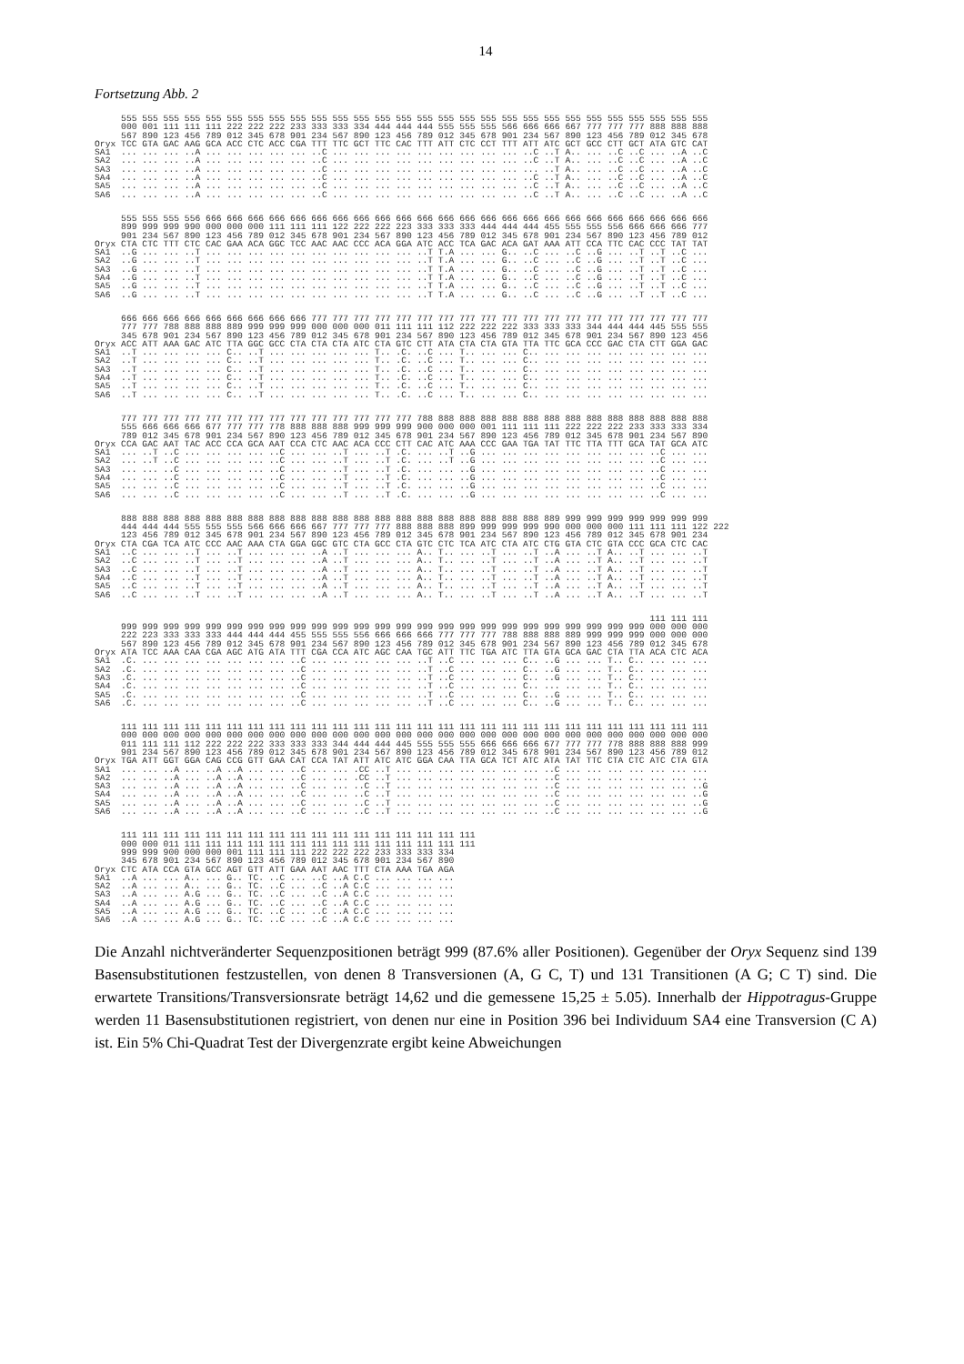14
Fortsetzung Abb. 2
     555 555 555 555 555 555 555 555 555 555 555 555 555 555 555 555 555 555 555 555 555 555 555 555 555 555 555 555
     000 001 111 111 111 222 222 222 233 333 333 334 444 444 444 555 555 555 566 666 666 667 777 777 777 888 888 888
     567 890 123 456 789 012 345 678 901 234 567 890 123 456 789 012 345 678 901 234 567 890 123 456 789 012 345 678
Oryx TCC GTA GAC AAG GCA ACC CTC ACC CGA TTT TTC GCT TTC CAC TTT ATT CTC CCT TTT ATT ATC GCT GCC CTT GCT ATA GTC CAT
SA1  ... ... ... ..A ... ... ... ... ... ..C ... ... ... ... ... ... ... ... ... ..C ..T A.. ... ..C ..C ... ..A ..C
SA2  ... ... ... ..A ... ... ... ... ... ..C ... ... ... ... ... ... ... ... ... ..C ..T A.. ... ..C ..C ... ..A ..C
SA3  ... ... ... ..A ... ... ... ... ... ..C ... ... ... ... ... ... ... ... ... ... ..T A.. ... ..C ..C ... ..A ..C
SA4  ... ... ... ..A ... ... ... ... ... ..C ... ... ... ... ... ... ... ... ... ..C ..T A.. ... ..C ..C ... ..A ..C
SA5  ... ... ... ..A ... ... ... ... ... ..C ... ... ... ... ... ... ... ... ... ..C ..T A.. ... ..C ..C ... ..A ..C
SA6  ... ... ... ..A ... ... ... ... ... ..C ... ... ... ... ... ... ... ... ... ..C ..T A.. ... ..C ..C ... ..A ..C
     555 555 555 556 666 666 666 666 666 666 666 666 666 666 666 666 666 666 666 666 666 666 666 666 666 666 666 666
     899 999 999 990 000 000 000 111 111 111 122 222 222 223 333 333 333 444 444 444 455 555 555 556 666 666 666 777
     901 234 567 890 123 456 789 012 345 678 901 234 567 890 123 456 789 012 345 678 901 234 567 890 123 456 789 012
Oryx CTA CTC TTT CTC CAC GAA ACA GGC TCC AAC AAC CCC ACA GGA ATC ACC TCA GAC ACA GAT AAA ATT CCA TTC CAC CCC TAT TAT
SA1  ..G ... ... ..T ... ... ... ... ... ... ... ... ... ... ..T T.A ... ... G.. ..C ... ..C ..G ... ..T ..T ..C ...
SA2  ..G ... ... ..T ... ... ... ... ... ... ... ... ... ... ..T T.A ... ... G.. ..C ... ..C ..G ... ..T ..T ..C ...
SA3  ..G ... ... ..T ... ... ... ... ... ... ... ... ... ... ..T T.A ... ... G.. ..C ... ..C ..G ... ..T ..T ..C ...
SA4  ..G ... ... ..T ... ... ... ... ... ... ... ... ... ... ..T T.A ... ... G.. ..C ... ..C ..G ... ..T ..T ..C ...
SA5  ..G ... ... ..T ... ... ... ... ... ... ... ... ... ... ..T T.A ... ... G.. ..C ... ..C ..G ... ..T ..T ..C ...
SA6  ..G ... ... ..T ... ... ... ... ... ... ... ... ... ... ..T T.A ... ... G.. ..C ... ..C ..G ... ..T ..T ..C ...
     666 666 666 666 666 666 666 666 666 777 777 777 777 777 777 777 777 777 777 777 777 777 777 777 777 777 777 777
     777 777 788 888 888 889 999 999 999 000 000 000 011 111 111 112 222 222 222 333 333 333 344 444 444 445 555 555
     345 678 901 234 567 890 123 456 789 012 345 678 901 234 567 890 123 456 789 012 345 678 901 234 567 890 123 456
Oryx ACC ATT AAA GAC ATC TTA GGC GCC CTA CTA CTA ATC CTA GTC CTT ATA CTA CTA GTA TTA TTC GCA CCC GAC CTA CTT GGA GAC
SA1  ..T ... ... ... ... C.. ..T ... ... ... ... ... T.. .C. ..C ... T.. ... ... C.. ... ... ... ... ... ... ... ...
SA2  ..T ... ... ... ... C.. ..T ... ... ... ... ... T.. .C. ..C ... T.. ... ... C.. ... ... ... ... ... ... ... ...
SA3  ..T ... ... ... ... C.. ..T ... ... ... ... ... T.. .C. ..C ... T.. ... ... C.. ... ... ... ... ... ... ... ...
SA4  ..T ... ... ... ... C.. ..T ... ... ... ... ... T.. .C. ..C ... T.. ... ... C.. ... ... ... ... ... ... ... ...
SA5  ..T ... ... ... ... C.. ..T ... ... ... ... ... T.. .C. ..C ... T.. ... ... C.. ... ... ... ... ... ... ... ...
SA6  ..T ... ... ... ... C.. ..T ... ... ... ... ... T.. .C. ..C ... T.. ... ... C.. ... ... ... ... ... ... ... ...
     777 777 777 777 777 777 777 777 777 777 777 777 777 777 788 888 888 888 888 888 888 888 888 888 888 888 888 888
     555 666 666 666 677 777 777 778 888 888 888 999 999 999 900 000 000 001 111 111 111 222 222 222 233 333 333 334
     789 012 345 678 901 234 567 890 123 456 789 012 345 678 901 234 567 890 123 456 789 012 345 678 901 234 567 890
Oryx CCA GAC AAT TAC ACC CCA GCA AAT CCA CTC AAC ACA CCC CTT CAC ATC AAA CCC GAA TGA TAT TTC TTA TTT GCA TAT GCA ATC
SA1  ... ..T ..C ... ... ... ... ..C ... ... ..T ... ..T .C. ... ..T ..G ... ... ... ... ... ... ... ... ..C ... ...
SA2  ... ..T ..C ... ... ... ... ..C ... ... ..T ... ..T .C. ... ..T ..G ... ... ... ... ... ... ... ... ..C ... ...
SA3  ... ... ..C ... ... ... ... ..C ... ... ..T ... ..T .C. ... ... ..G ... ... ... ... ... ... ... ... ..C ... ...
SA4  ... ... ..C ... ... ... ... ..C ... ... ..T ... ..T .C. ... ... ..G ... ... ... ... ... ... ... ... ..C ... ...
SA5  ... ... ..C ... ... ... ... ..C ... ... ..T ... ..T .C. ... ... ..G ... ... ... ... ... ... ... ... ..C ... ...
SA6  ... ... ..C ... ... ... ... ..C ... ... ..T ... ..T .C. ... ... ..G ... ... ... ... ... ... ... ... ..C ... ...
     888 888 888 888 888 888 888 888 888 888 888 888 888 888 888 888 888 888 888 888 889 999 999 999 999 999 999 999
     444 444 444 555 555 555 566 666 666 667 777 777 777 888 888 888 899 999 999 999 990 000 000 000 111 111 111 122 222
     123 456 789 012 345 678 901 234 567 890 123 456 789 012 345 678 901 234 567 890 123 456 789 012 345 678 901 234
Oryx CTA CGA TCA ATC CCC AAC AAA CTA GGA GGC GTC CTA GCC CTA GTC CTC TCA ATC CTA ATC CTG GTA CTC GTA CCC GCA CTC CAC
SA1  ..C ... ... ..T ... ..T ... ... ... ..A ..T ... ... ... A.. T.. ... ..T ... ..T ..A ... ..T A.. ..T ... ... ..T
SA2  ..C ... ... ..T ... ..T ... ... ... ..A ..T ... ... ... A.. T.. ... ..T ... ..T ..A ... ..T A.. ..T ... ... ..T
SA3  ..C ... ... ..T ... ..T ... ... ... ..A ..T ... ... ... A.. T.. ... ..T ... ..T ..A ... ..T A.. ..T ... ... ..T
SA4  ..C ... ... ..T ... ..T ... ... ... ..A ..T ... ... ... A.. T.. ... ..T ... ..T ..A ... ..T A.. ..T ... ... ..T
SA5  ..C ... ... ..T ... ..T ... ... ... ..A ..T ... ... ... A.. T.. ... ..T ... ..T ..A ... ..T A.. ..T ... ... ..T
SA6  ..C ... ... ..T ... ..T ... ... ... ..A ..T ... ... ... A.. T.. ... ..T ... ..T ..A ... ..T A.. ..T ... ... ..T
                                                                                                         111 111 111
     999 999 999 999 999 999 999 999 999 999 999 999 999 999 999 999 999 999 999 999 999 999 999 999 999 000 000 000
     222 223 333 333 333 444 444 444 455 555 555 556 666 666 666 777 777 777 788 888 888 889 999 999 999 000 000 000
     567 890 123 456 789 012 345 678 901 234 567 890 123 456 789 012 345 678 901 234 567 890 123 456 789 012 345 678
Oryx ATA TCC AAA CAA CGA AGC ATG ATA TTT CGA CCA ATC AGC CAA TGC ATT TTC TGA ATC TTA GTA GCA GAC CTA TTA ACA CTC ACA
SA1  .C. ... ... ... ... ... ... ... ..C ... ... ... ... ... ..T ..C ... ... ... C.. ..G ... ... T.. C.. ... ... ...
SA2  .C. ... ... ... ... ... ... ... ..C ... ... ... ... ... ..T ..C ... ... ... C.. ..G ... ... T.. C.. ... ... ...
SA3  .C. ... ... ... ... ... ... ... ..C ... ... ... ... ... ..T ..C ... ... ... C.. ..G ... ... T.. C.. ... ... ...
SA4  .C. ... ... ... ... ... ... ... ..C ... ... ... ... ... ..T ..C ... ... ... C.. ... ... ... T.. C.. ... ... ...
SA5  .C. ... ... ... ... ... ... ... ..C ... ... ... ... ... ..T ..C ... ... ... C.. ..G ... ... T.. C.. ... ... ...
SA6  .C. ... ... ... ... ... ... ... ..C ... ... ... ... ... ..T ..C ... ... ... C.. ..G ... ... T.. C.. ... ... ...
     111 111 111 111 111 111 111 111 111 111 111 111 111 111 111 111 111 111 111 111 111 111 111 111 111 111 111 111
     000 000 000 000 000 000 000 000 000 000 000 000 000 000 000 000 000 000 000 000 000 000 000 000 000 000 000 000
     011 111 111 112 222 222 222 333 333 333 344 444 444 445 555 555 555 666 666 666 677 777 777 778 888 888 888 999
     901 234 567 890 123 456 789 012 345 678 901 234 567 890 123 456 789 012 345 678 901 234 567 890 123 456 789 012
Oryx TGA ATT GGT GGA CAG CCG GTT GAA CAT CCA TAT ATT ATC ATC GGA CAA TTA GCA TCT ATC ATA TAT TTC CTA CTC ATC CTA GTA
SA1  ... ... ..A ... ..A ..A ... ... ..C ... ... .CC ..T ... ... ... ... ... ... ... ..C ... ... ... ... ... ... ...
SA2  ... ... ..A ... ..A ..A ... ... ..C ... ... .CC ..T ... ... ... ... ... ... ... ..C ... ... ... ... ... ... ...
SA3  ... ... ..A ... ..A ..A ... ... ..C ... ... ..C ..T ... ... ... ... ... ... ... ..C ... ... ... ... ... ... ..G
SA4  ... ... ..A ... ..A ..A ... ... ..C ... ... ..C ..T ... ... ... ... ... ... ... ..C ... ... ... ... ... ... ..G
SA5  ... ... ..A ... ..A ..A ... ... ..C ... ... ..C ..T ... ... ... ... ... ... ... ..C ... ... ... ... ... ... ..G
SA6  ... ... ..A ... ..A ..A ... ... ..C ... ... ..C ..T ... ... ... ... ... ... ... ..C ... ... ... ... ... ... ..G
     111 111 111 111 111 111 111 111 111 111 111 111 111 111 111 111 111
     000 000 011 111 111 111 111 111 111 111 111 111 111 111 111 111 111
     999 999 900 000 000 001 111 111 111 222 222 222 233 333 333 334
     345 678 901 234 567 890 123 456 789 012 345 678 901 234 567 890
Oryx CTC ATA CCA GTA GCC AGT GTT ATT GAA AAT AAC TTT CTA AAA TGA AGA
SA1  ..A ... ... A.. ... G.. TC. ..C ... ..C ..A C.C ... ... ... ...
SA2  ..A ... ... A.. ... G.. TC. ..C ... ..C ..A C.C ... ... ... ...
SA3  ..A ... ... A.G ... G.. TC. ..C ... ..C ..A C.C ... ... ... ...
SA4  ..A ... ... A.G ... G.. TC. ..C ... ..C ..A C.C ... ... ... ...
SA5  ..A ... ... A.G ... G.. TC. ..C ... ..C ..A C.C ... ... ... ...
SA6  ..A ... ... A.G ... G.. TC. ..C ... ..C ..A C.C ... ... ... ...
Die Anzahl nichtveränderter Sequenzpositionen beträgt 999 (87.6% aller Positionen). Gegenüber der Oryx Sequenz sind 139 Basensubstitutionen festzustellen, von denen 8 Transversionen (A, G C, T) und 131 Transitionen (A G; C T) sind. Die erwartete Transitions/Transversionsrate beträgt 14,62 und die gemessene 15,25 ± 5.05). Innerhalb der Hippotragus-Gruppe werden 11 Basensubstitutionen registriert, von denen nur eine in Position 396 bei Individuum SA4 eine Transversion (C A) ist. Ein 5% Chi-Quadrat Test der Divergenzrate ergibt keine Abweichungen